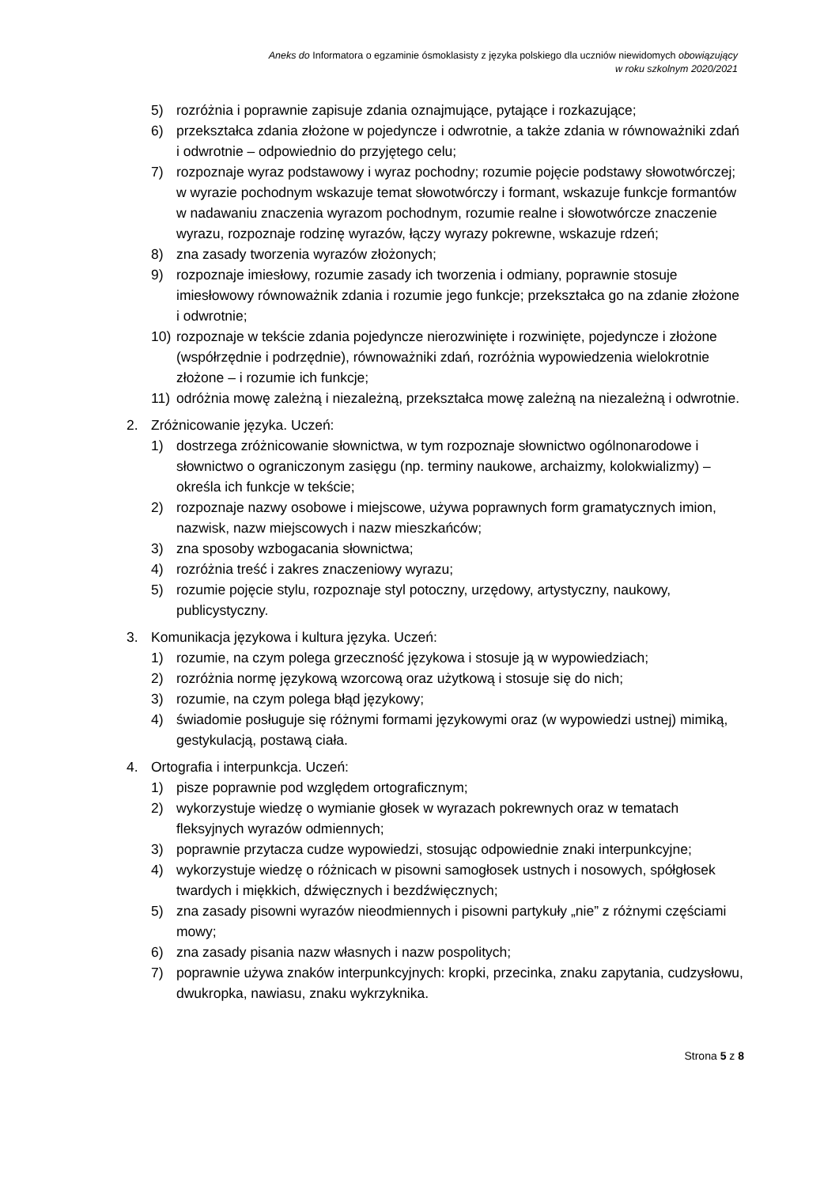Aneks do Informatora o egzaminie ósmoklasisty z języka polskiego dla uczniów niewidomych obowiązujący
w roku szkolnym 2020/2021
5) rozróżnia i poprawnie zapisuje zdania oznajmujące, pytające i rozkazujące;
6) przekształca zdania złożone w pojedyncze i odwrotnie, a także zdania w równoważniki zdań i odwrotnie – odpowiednio do przyjętego celu;
7) rozpoznaje wyraz podstawowy i wyraz pochodny; rozumie pojęcie podstawy słowotwórczej; w wyrazie pochodnym wskazuje temat słowotwórczy i formant, wskazuje funkcje formantów w nadawaniu znaczenia wyrazom pochodnym, rozumie realne i słowotwórcze znaczenie wyrazu, rozpoznaje rodzinę wyrazów, łączy wyrazy pokrewne, wskazuje rdzeń;
8) zna zasady tworzenia wyrazów złożonych;
9) rozpoznaje imiesłowy, rozumie zasady ich tworzenia i odmiany, poprawnie stosuje imiesłowowy równoważnik zdania i rozumie jego funkcje; przekształca go na zdanie złożone i odwrotnie;
10) rozpoznaje w tekście zdania pojedyncze nierozwinięte i rozwinięte, pojedyncze i złożone (współrzędnie i podrzędnie), równoważniki zdań, rozróżnia wypowiedzenia wielokrotnie złożone – i rozumie ich funkcje;
11) odróżnia mowę zależną i niezależną, przekształca mowę zależną na niezależną i odwrotnie.
2. Zróżnicowanie języka. Uczeń:
1) dostrzega zróżnicowanie słownictwa, w tym rozpoznaje słownictwo ogólnonarodowe i słownictwo o ograniczonym zasięgu (np. terminy naukowe, archaizmy, kolokwializmy) – określa ich funkcje w tekście;
2) rozpoznaje nazwy osobowe i miejscowe, używa poprawnych form gramatycznych imion, nazwisk, nazw miejscowych i nazw mieszkańców;
3) zna sposoby wzbogacania słownictwa;
4) rozróżnia treść i zakres znaczeniowy wyrazu;
5) rozumie pojęcie stylu, rozpoznaje styl potoczny, urzędowy, artystyczny, naukowy, publicystyczny.
3. Komunikacja językowa i kultura języka. Uczeń:
1) rozumie, na czym polega grzeczność językowa i stosuje ją w wypowiedziach;
2) rozróżnia normę językową wzorcową oraz użytkową i stosuje się do nich;
3) rozumie, na czym polega błąd językowy;
4) świadomie posługuje się różnymi formami językowymi oraz (w wypowiedzi ustnej) mimiką, gestykulacją, postawą ciała.
4. Ortografia i interpunkcja. Uczeń:
1) pisze poprawnie pod względem ortograficznym;
2) wykorzystuje wiedzę o wymianie głosek w wyrazach pokrewnych oraz w tematach fleksyjnych wyrazów odmiennych;
3) poprawnie przytacza cudze wypowiedzi, stosując odpowiednie znaki interpunkcyjne;
4) wykorzystuje wiedzę o różnicach w pisowni samogłosek ustnych i nosowych, spółgłosek twardych i miękkich, dźwięcznych i bezdźwięcznych;
5) zna zasady pisowni wyrazów nieodmiennych i pisowni partykuły „nie” z różnymi częściami mowy;
6) zna zasady pisania nazw własnych i nazw pospolitych;
7) poprawnie używa znaków interpunkcyjnych: kropki, przecinka, znaku zapytania, cudzysłowu, dwukropka, nawiasu, znaku wykrzyknika.
Strona 5 z 8